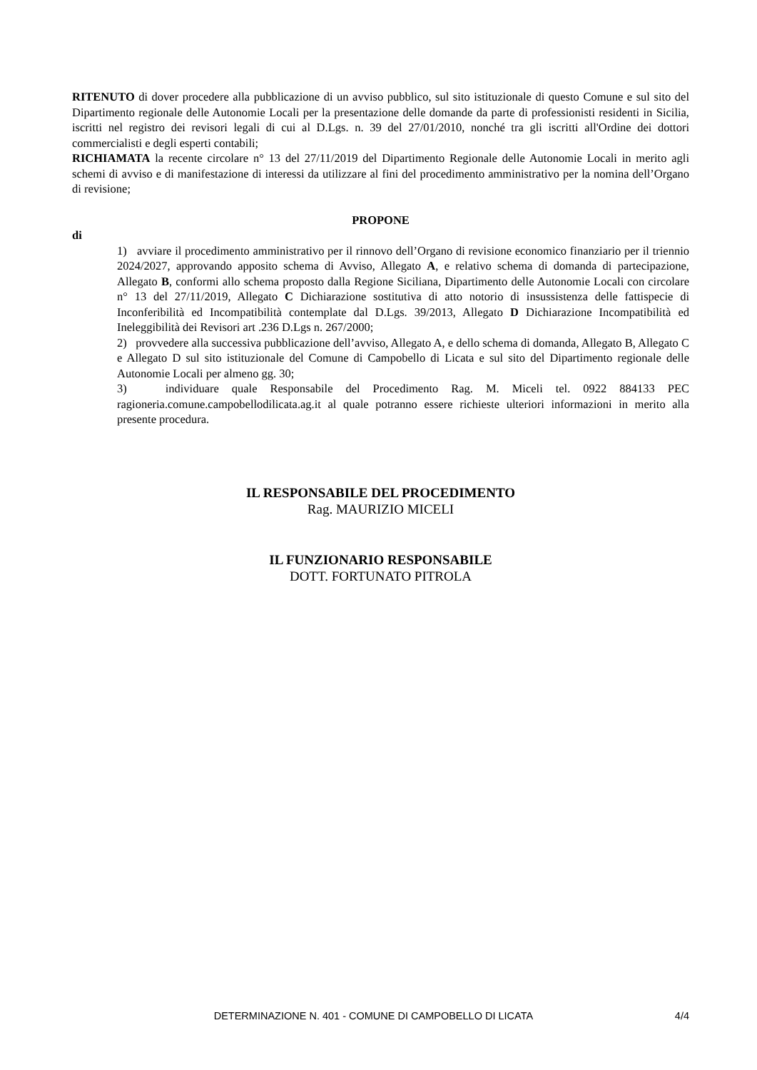RITENUTO di dover procedere alla pubblicazione di un avviso pubblico, sul sito istituzionale di questo Comune e sul sito del Dipartimento regionale delle Autonomie Locali per la presentazione delle domande da parte di professionisti residenti in Sicilia, iscritti nel registro dei revisori legali di cui al D.Lgs. n. 39 del 27/01/2010, nonché tra gli iscritti all'Ordine dei dottori commercialisti e degli esperti contabili;
RICHIAMATA la recente circolare n° 13 del 27/11/2019 del Dipartimento Regionale delle Autonomie Locali in merito agli schemi di avviso e di manifestazione di interessi da utilizzare al fini del procedimento amministrativo per la nomina dell’Organo di revisione;
PROPONE
di
1) avviare il procedimento amministrativo per il rinnovo dell’Organo di revisione economico finanziario per il triennio 2024/2027, approvando apposito schema di Avviso, Allegato A, e relativo schema di domanda di partecipazione, Allegato B, conformi allo schema proposto dalla Regione Siciliana, Dipartimento delle Autonomie Locali con circolare n° 13 del 27/11/2019, Allegato C Dichiarazione sostitutiva di atto notorio di insussistenza delle fattispecie di Inconferibilità ed Incompatibilità contemplate dal D.Lgs. 39/2013, Allegato D Dichiarazione Incompatibilità ed Ineleggibilità dei Revisori art .236 D.Lgs n. 267/2000;
2) provvedere alla successiva pubblicazione dell’avviso, Allegato A, e dello schema di domanda, Allegato B, Allegato C e Allegato D sul sito istituzionale del Comune di Campobello di Licata e sul sito del Dipartimento regionale delle Autonomie Locali per almeno gg. 30;
3) individuare quale Responsabile del Procedimento Rag. M. Miceli tel. 0922 884133 PEC ragioneria.comune.campobellodilicata.ag.it al quale potranno essere richieste ulteriori informazioni in merito alla presente procedura.
IL RESPONSABILE DEL PROCEDIMENTO
Rag. MAURIZIO MICELI
IL FUNZIONARIO RESPONSABILE
DOTT. FORTUNATO PITROLA
DETERMINAZIONE N. 401 - COMUNE DI CAMPOBELLO DI LICATA 4/4